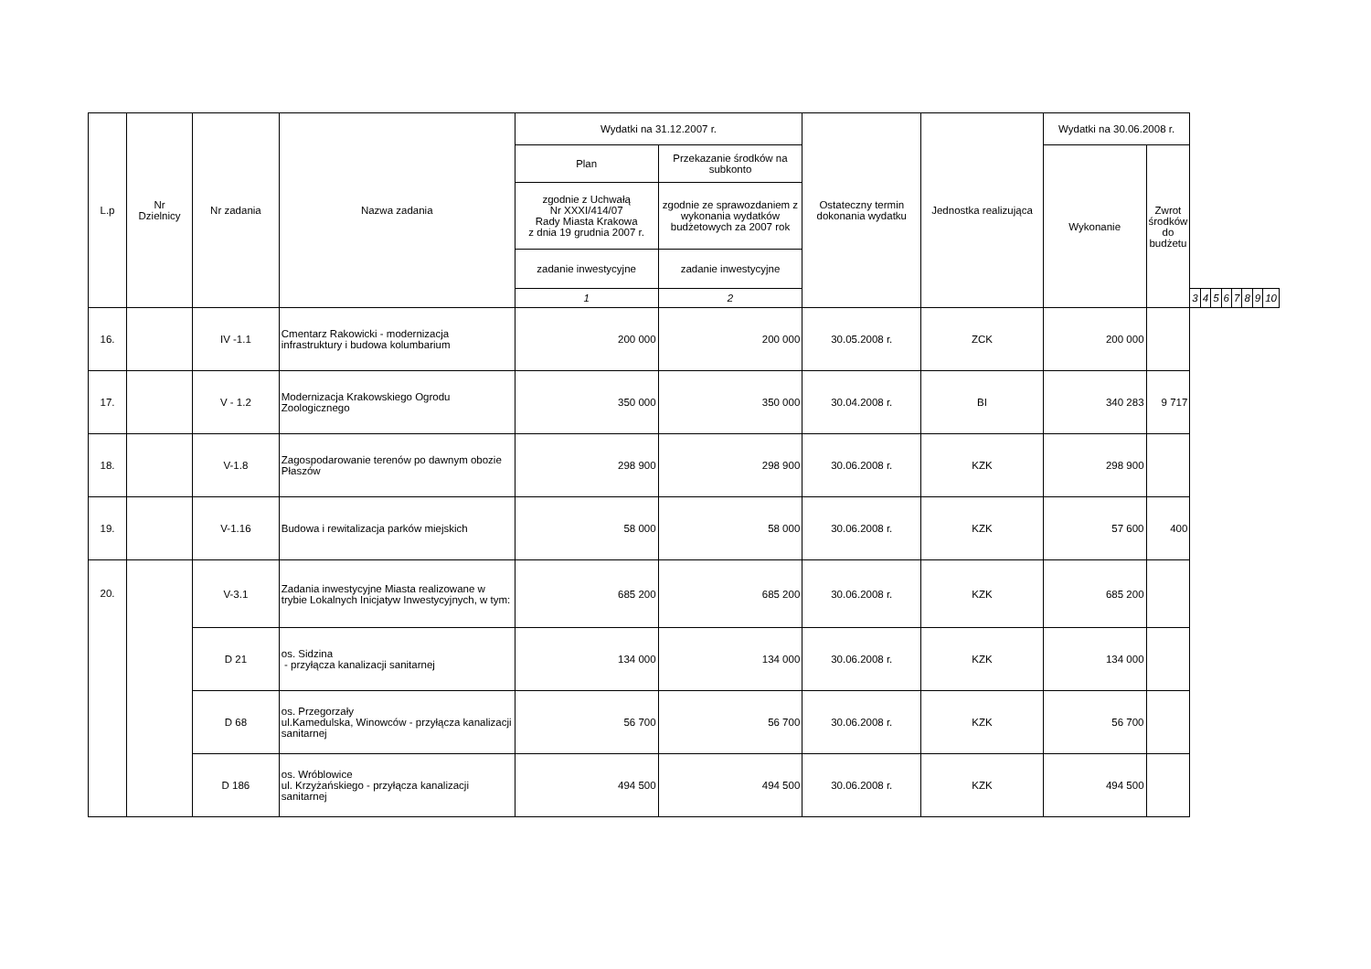| L.p | Nr Dzielnicy | Nr zadania | Nazwa zadania | Wydatki na 31.12.2007 r. | | Ostateczny termin dokonania wydatku | Jednostka realizująca | Wydatki na 30.06.2008 r. | | | | | | | | | |
| --- | --- | --- | --- | --- | --- | --- | --- | --- | --- | --- | --- | --- | --- | --- | --- | --- | --- |
| | | | | Plan | Przekazanie środków na subkonto | | | Wykonanie | Zwrot środków do budżetu | | | | | | | | |
| | | | | zgodnie z Uchwałą Nr XXXI/414/07 Rady Miasta Krakowa z dnia 19 grudnia 2007 r. | zgodnie ze sprawozdaniem z wykonania wydatków budżetowych za 2007 rok | | | | | | | | | | | | |
| | | | | zadanie inwestycyjne | zadanie inwestycyjne | | | | | | | | | | | | |
| | | | | 1 | 2 | | | | | 3 | 4 | 5 | 6 | 7 | 8 | 9 | 10 |
| 16. | | IV -1.1 | Cmentarz Rakowicki - modernizacja infrastruktury i budowa kolumbarium | 200 000 | 200 000 | 30.05.2008 r. | ZCK | 200 000 | | | | | | | | | |
| 17. | | V - 1.2 | Modernizacja Krakowskiego Ogrodu Zoologicznego | 350 000 | 350 000 | 30.04.2008 r. | BI | 340 283 | 9 717 | | | | | | | | |
| 18. | | V-1.8 | Zagospodarowanie terenów po dawnym obozie Płaszów | 298 900 | 298 900 | 30.06.2008 r. | KZK | 298 900 | | | | | | | | | |
| 19. | | V-1.16 | Budowa i rewitalizacja parków miejskich | 58 000 | 58 000 | 30.06.2008 r. | KZK | 57 600 | 400 | | | | | | | | |
| 20. | | V-3.1 | Zadania inwestycyjne Miasta realizowane w trybie Lokalnych Inicjatyw Inwestycyjnych, w tym: | 685 200 | 685 200 | 30.06.2008 r. | KZK | 685 200 | | | | | | | | | |
| | | D 21 | os. Sidzina - przyłącza kanalizacji sanitarnej | 134 000 | 134 000 | 30.06.2008 r. | KZK | 134 000 | | | | | | | | | |
| | | D 68 | os. Przegorzały ul.Kamedulska, Winowców - przyłącza kanalizacji sanitarnej | 56 700 | 56 700 | 30.06.2008 r. | KZK | 56 700 | | | | | | | | | |
| | | D 186 | os. Wróblowice ul. Krzyżańskiego - przyłącza kanalizacji sanitarnej | 494 500 | 494 500 | 30.06.2008 r. | KZK | 494 500 | | | | | | | | | |